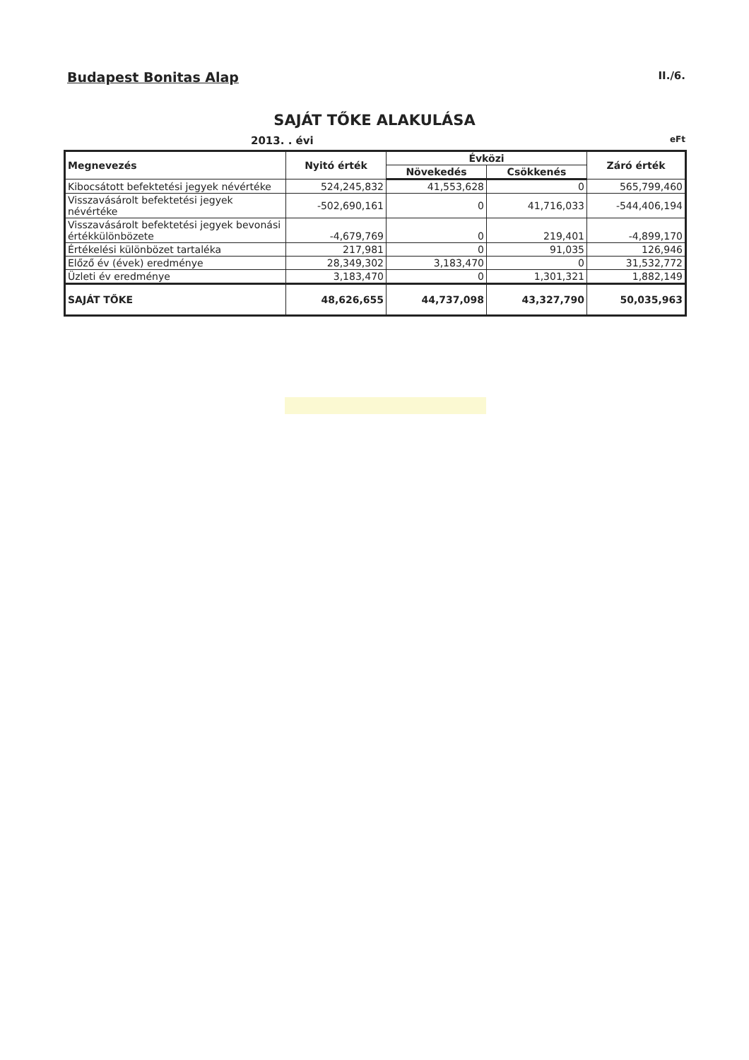Budapest Bonitas Alap II./6.
SAJÁT TŐKE ALAKULÁSA
2013. . évi eFt
| Megnevezés | Nyitó érték | Évközi | | Záró érték |
| --- | --- | --- | --- | --- |
| | | Növekedés | Csökkenés | |
| Kibocsátott befektetési jegyek névértéke | 524,245,832 | 41,553,628 | 0 | 565,799,460 |
| Visszavásárolt befektetési jegyek névértéke | -502,690,161 | 0 | 41,716,033 | -544,406,194 |
| Visszavásárolt befektetési jegyek bevonási értékkülönbözete | -4,679,769 | 0 | 219,401 | -4,899,170 |
| Értékelési különbözet tartaléka | 217,981 | 0 | 91,035 | 126,946 |
| Előző év (évek) eredménye | 28,349,302 | 3,183,470 | 0 | 31,532,772 |
| Üzleti év eredménye | 3,183,470 | 0 | 1,301,321 | 1,882,149 |
| SAJÁT TŐKE | 48,626,655 | 44,737,098 | 43,327,790 | 50,035,963 |